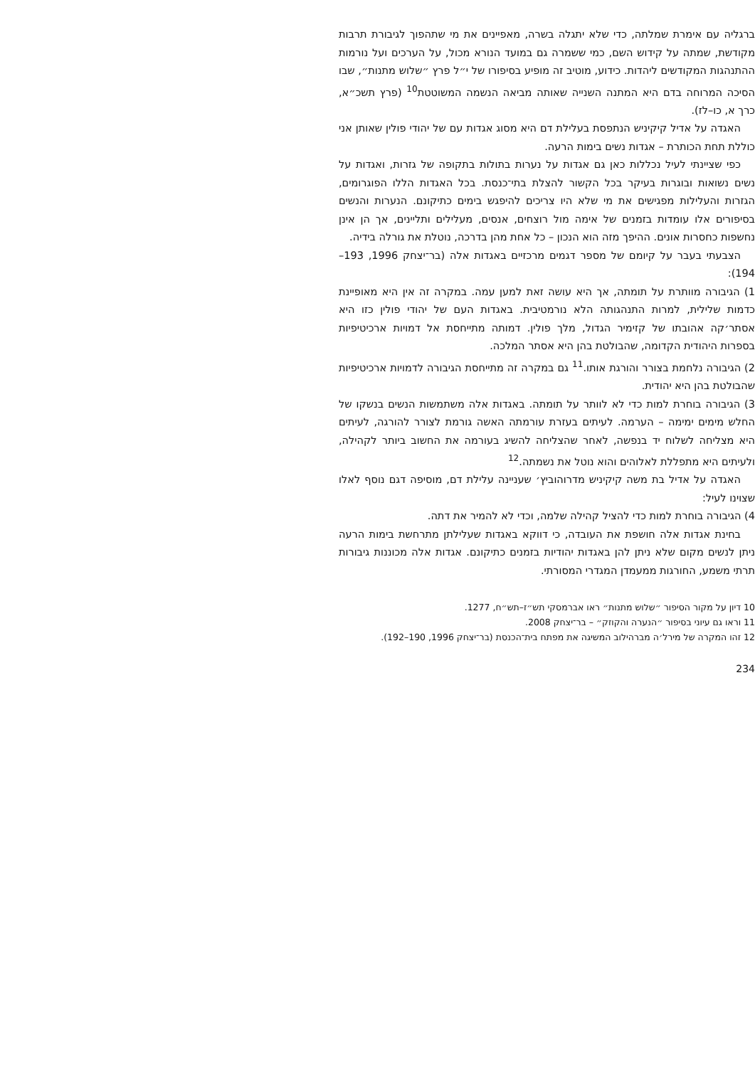ברגליה עם אימרת שמלתה, כדי שלא יתגלה בשרה, מאפיינים את מי שתהפוך לגיבורת תרבות מקודשת, שמתה על קידוש השם, כמי ששמרה גם במועד הנורא מכול, על הערכים ועל נורמות ההתנהגות המקודשים ליהדות. כידוע, מוטיב זה מופיע בסיפורו של י״ל פרץ ״שלוש מתנות״, שבו הסיכה המרוחה בדם היא המתנה השנייה שאותה מביאה הנשמה המשוטטת<sup>10</sup> (פרץ תשכ״א, כרך א, כו–לז).
האגדה על אדיל קיקיניש הנתפסת בעלילת דם היא מסוג אגדות עם של יהודי פולין שאותן אני כוללת תחת הכותרת – אגדות נשים בימות הרעה.
כפי שציינתי לעיל נכללות כאן גם אגדות על נערות בתולות בתקופה של גזרות, ואגדות על נשים נשואות ובוגרות בעיקר בכל הקשור להצלת בתי־כנסת. בכל האגדות הללו הפוגרומים, הגזרות והעלילות מפגישים את מי שלא היו צריכים להיפגש בימים כתיקונם. הנערות והנשים בסיפורים אלו עומדות בזמנים של אימה מול רוצחים, אנסים, מעלילים ותליינים, אך הן אינן נחשפות כחסרות אונים. ההיפך מזה הוא הנכון – כל אחת מהן בדרכה, נוטלת את גורלה בידיה.
הצבעתי בעבר על קיומם של מספר דגמים מרכזיים באגדות אלה (בר־יצחק 1996, 193–194):
1) הגיבורה מוותרת על תומתה, אך היא עושה זאת למען עמה. במקרה זה אין היא מאופיינת כדמות שלילית, למרות התנהגותה הלא נורמטיבית. באגדות העם של יהודי פולין כזו היא אסתר׳קה אהובתו של קזימיר הגדול, מלך פולין. דמותה מתייחסת אל דמויות ארכיטיפיות בספרות היהודית הקדומה, שהבולטת בהן היא אסתר המלכה.
2) הגיבורה נלחמת בצורר והורגת אותו.<sup>11</sup> גם במקרה זה מתייחסת הגיבורה לדמויות ארכיטיפיות שהבולטת בהן היא יהודית.
3) הגיבורה בוחרת למות כדי לא לוותר על תומתה. באגדות אלה משתמשות הנשים בנשקו של החלש מימים ימימה – הערמה. לעיתים בעזרת עורמתה האשה גורמת לצורר להורגה, לעיתים היא מצליחה לשלוח יד בנפשה, לאחר שהצליחה להשיג בעורמה את החשוב ביותר לקהילה, ולעיתים היא מתפללת לאלוהים והוא נוטל את נשמתה.<sup>12</sup>
האגדה על אדיל בת משה קיקיניש מדרוהוביץ׳ שעניינה עלילת דם, מוסיפה דגם נוסף לאלו שצוינו לעיל:
4) הגיבורה בוחרת למות כדי להציל קהילה שלמה, וכדי לא להמיר את דתה.
בחינת אגדות אלה חושפת את העובדה, כי דווקא באגדות שעלילתן מתרחשת בימות הרעה ניתן לנשים מקום שלא ניתן להן באגדות יהודיות בזמנים כתיקונם. אגדות אלה מכוננות גיבורות תרתי משמע, החורגות ממעמדן המגדרי המסורתי.
10 דיון על מקור הסיפור ״שלוש מתנות״ ראו אברמסקי תש״ז–תש״ח, 1277.
11 וראו גם עיוני בסיפור ״הנערה והקוזק״ – בר־יצחק 2008.
12 זהו המקרה של מירל׳ה מברהילוב המשיגה את מפתח בית־הכנסת (בר־יצחק 1996, 190–192).
234